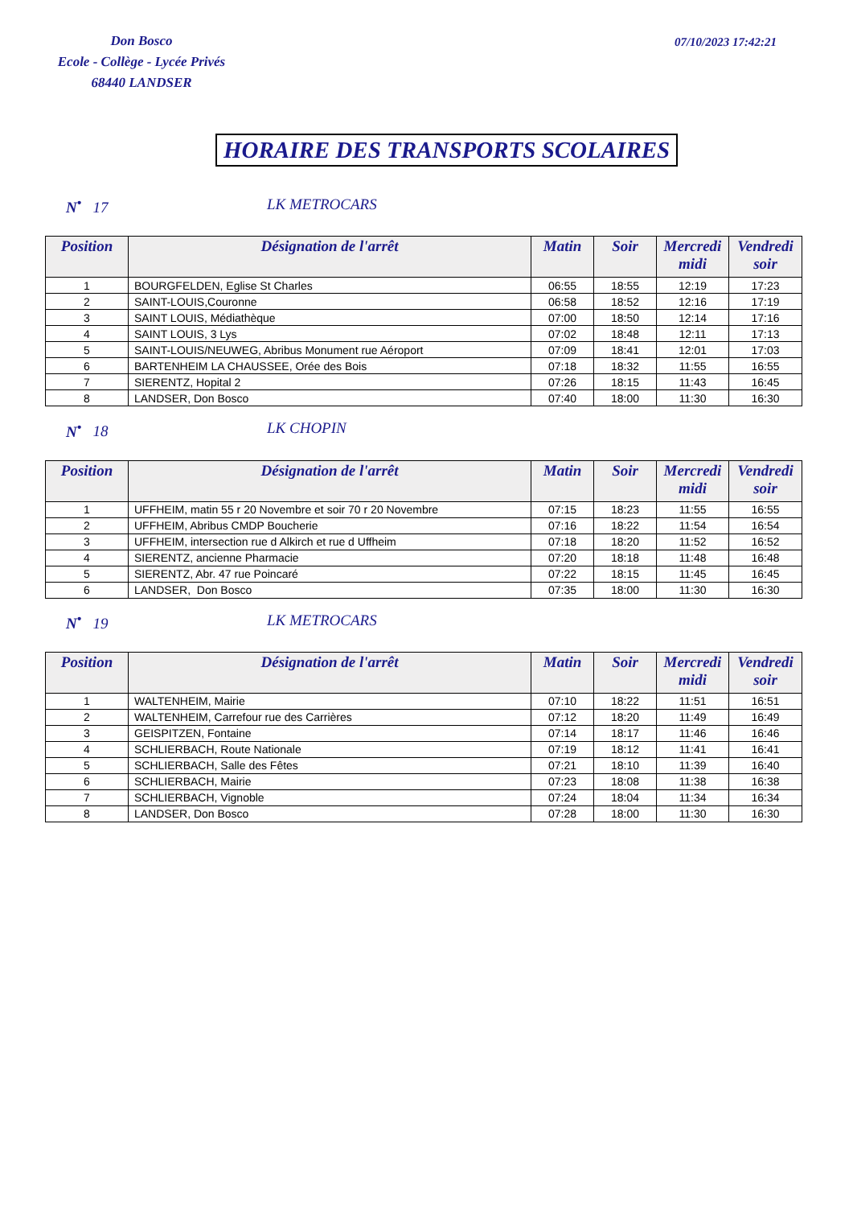Don Bosco
Ecole - Collège - Lycée Privés
68440 LANDSER
07/10/2023 17:42:21
HORAIRE DES TRANSPORTS SCOLAIRES
N<sup>•</sup> 17 LK METROCARS
| Position | Désignation de l'arrêt | Matin | Soir | Mercredi midi | Vendredi soir |
| --- | --- | --- | --- | --- | --- |
| 1 | BOURGFELDEN, Eglise St Charles | 06:55 | 18:55 | 12:19 | 17:23 |
| 2 | SAINT-LOUIS,Couronne | 06:58 | 18:52 | 12:16 | 17:19 |
| 3 | SAINT LOUIS, Médiathèque | 07:00 | 18:50 | 12:14 | 17:16 |
| 4 | SAINT LOUIS, 3 Lys | 07:02 | 18:48 | 12:11 | 17:13 |
| 5 | SAINT-LOUIS/NEUWEG, Abribus Monument rue Aéroport | 07:09 | 18:41 | 12:01 | 17:03 |
| 6 | BARTENHEIM LA CHAUSSEE, Orée des Bois | 07:18 | 18:32 | 11:55 | 16:55 |
| 7 | SIERENTZ, Hopital 2 | 07:26 | 18:15 | 11:43 | 16:45 |
| 8 | LANDSER, Don Bosco | 07:40 | 18:00 | 11:30 | 16:30 |
N<sup>•</sup> 18 LK CHOPIN
| Position | Désignation de l'arrêt | Matin | Soir | Mercredi midi | Vendredi soir |
| --- | --- | --- | --- | --- | --- |
| 1 | UFFHEIM, matin 55 r 20 Novembre et soir 70 r 20 Novembre | 07:15 | 18:23 | 11:55 | 16:55 |
| 2 | UFFHEIM, Abribus CMDP Boucherie | 07:16 | 18:22 | 11:54 | 16:54 |
| 3 | UFFHEIM, intersection rue d Alkirch et rue d Uffheim | 07:18 | 18:20 | 11:52 | 16:52 |
| 4 | SIERENTZ, ancienne Pharmacie | 07:20 | 18:18 | 11:48 | 16:48 |
| 5 | SIERENTZ, Abr. 47 rue Poincaré | 07:22 | 18:15 | 11:45 | 16:45 |
| 6 | LANDSER, Don Bosco | 07:35 | 18:00 | 11:30 | 16:30 |
N<sup>•</sup> 19 LK METROCARS
| Position | Désignation de l'arrêt | Matin | Soir | Mercredi midi | Vendredi soir |
| --- | --- | --- | --- | --- | --- |
| 1 | WALTENHEIM, Mairie | 07:10 | 18:22 | 11:51 | 16:51 |
| 2 | WALTENHEIM, Carrefour rue des Carrières | 07:12 | 18:20 | 11:49 | 16:49 |
| 3 | GEISPITZEN, Fontaine | 07:14 | 18:17 | 11:46 | 16:46 |
| 4 | SCHLIERBACH, Route Nationale | 07:19 | 18:12 | 11:41 | 16:41 |
| 5 | SCHLIERBACH, Salle des Fêtes | 07:21 | 18:10 | 11:39 | 16:40 |
| 6 | SCHLIERBACH, Mairie | 07:23 | 18:08 | 11:38 | 16:38 |
| 7 | SCHLIERBACH, Vignoble | 07:24 | 18:04 | 11:34 | 16:34 |
| 8 | LANDSER, Don Bosco | 07:28 | 18:00 | 11:30 | 16:30 |